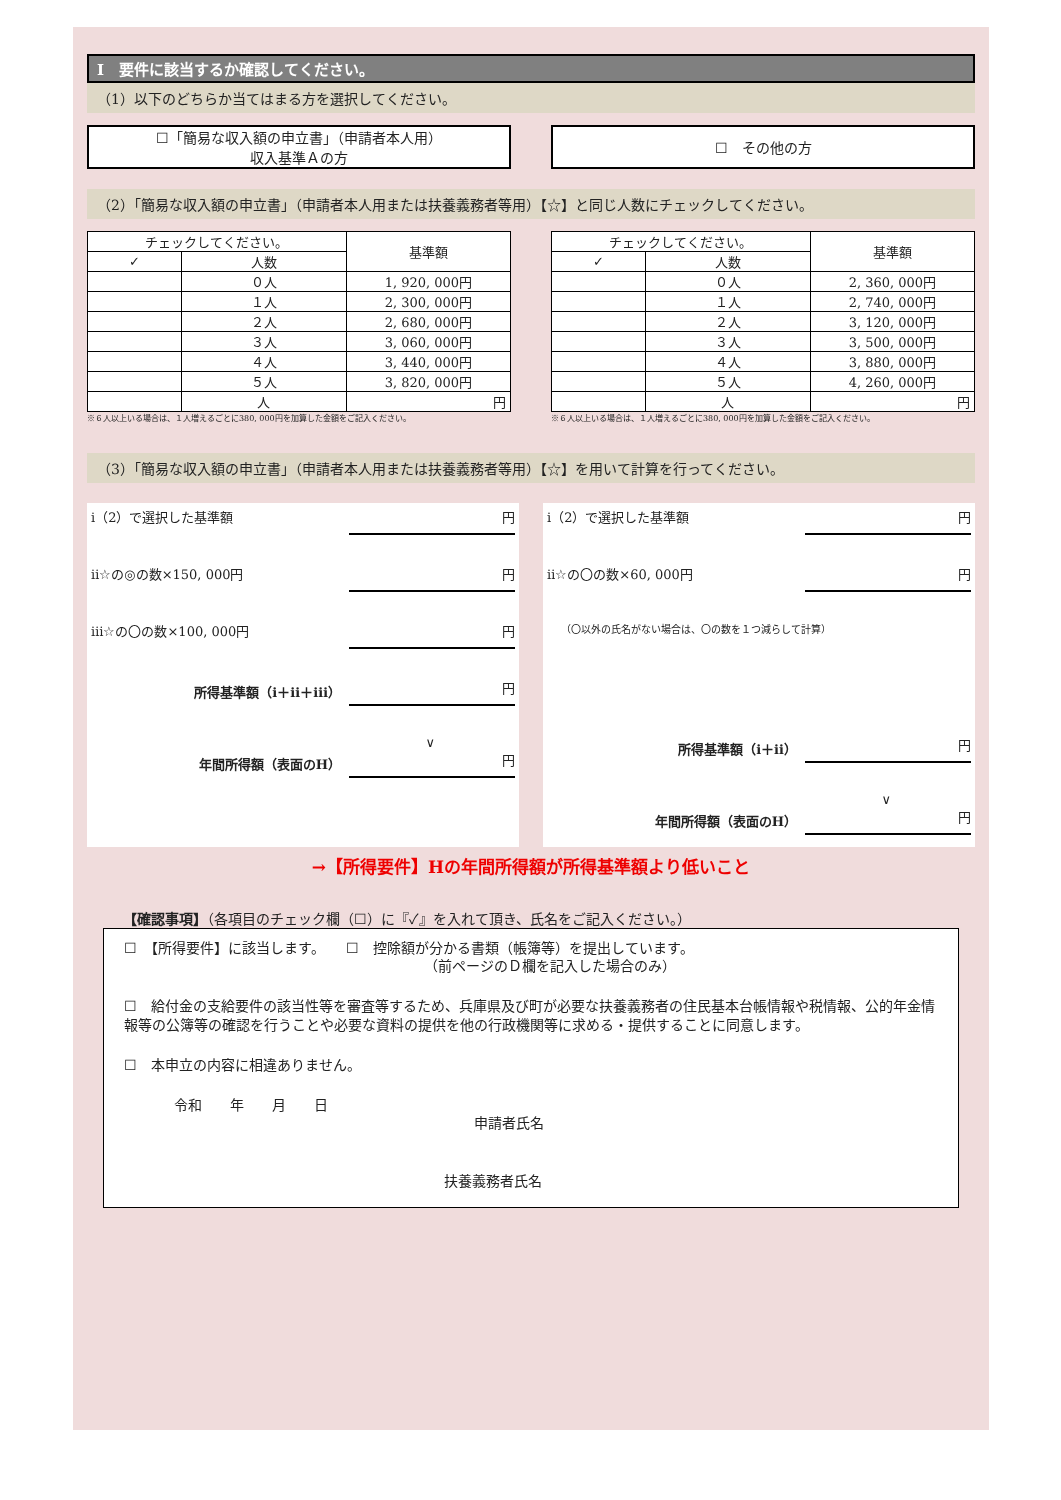Ⅰ　要件に該当するか確認してください。
（1）以下のどちらか当てはまる方を選択してください。
☐「簡易な収入額の申立書」（申請者本人用）
収入基準Ａの方
☐　その他の方
（2）「簡易な収入額の申立書」（申請者本人用または扶養義務者等用）【☆】と同じ人数にチェックしてください。
| チェックしてください。 | | 基準額 |
| --- | --- | --- |
| ✓ | 人数 | |
| | ０人 | 1, 920, 000円 |
| | １人 | 2, 300, 000円 |
| | ２人 | 2, 680, 000円 |
| | ３人 | 3, 060, 000円 |
| | ４人 | 3, 440, 000円 |
| | ５人 | 3, 820, 000円 |
| | 人 | 円 |
※６人以上いる場合は、１人増えるごとに380, 000円を加算した金額をご記入ください。
| チェックしてください。 | | 基準額 |
| --- | --- | --- |
| ✓ | 人数 | |
| | ０人 | 2, 360, 000円 |
| | １人 | 2, 740, 000円 |
| | ２人 | 3, 120, 000円 |
| | ３人 | 3, 500, 000円 |
| | ４人 | 3, 880, 000円 |
| | ５人 | 4, 260, 000円 |
| | 人 | 円 |
※６人以上いる場合は、１人増えるごとに380, 000円を加算した金額をご記入ください。
（3）「簡易な収入額の申立書」（申請者本人用または扶養義務者等用）【☆】を用いて計算を行ってください。
ⅰ（2）で選択した基準額 円
ⅱ☆の◎の数×150, 000円 円
ⅲ☆の〇の数×100, 000円 円
所得基準額（ⅰ＋ⅱ＋ⅲ） 円
∨
年間所得額（表面のH） 円
ⅰ（2）で選択した基準額 円
ⅱ☆の〇の数×60, 000円 円
（〇以外の氏名がない場合は、〇の数を１つ減らして計算）
所得基準額（ⅰ＋ⅱ） 円
∨
年間所得額（表面のH） 円
→【所得要件】Hの年間所得額が所得基準額より低いこと
【確認事項】（各項目のチェック欄（☐）に『✓』を入れて頂き、氏名をご記入ください。）
☐　【所得要件】に該当します。　　☐　控除額が分かる書類（帳簿等）を提出しています。
（前ページのＤ欄を記入した場合のみ）
☐　給付金の支給要件の該当性等を審査等するため、兵庫県及び町が必要な扶養義務者の住民基本台帳情報や税情報、公的年金情報等の公簿等の確認を行うことや必要な資料の提供を他の行政機関等に求める・提供することに同意します。
☐　本申立の内容に相違ありません。
令和　　年　　月　　日
申請者氏名
扶養義務者氏名